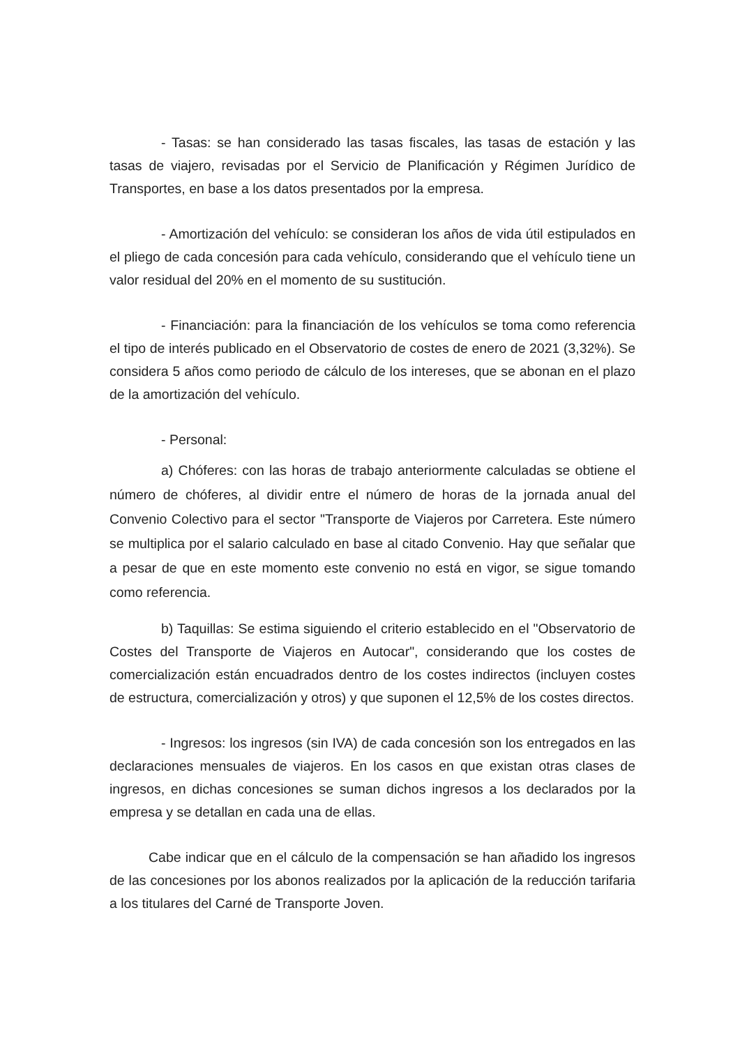- Tasas: se han considerado las tasas fiscales, las tasas de estación y las tasas de viajero, revisadas por el Servicio de Planificación y Régimen Jurídico de Transportes, en base a los datos presentados por la empresa.
- Amortización del vehículo: se consideran los años de vida útil estipulados en el pliego de cada concesión para cada vehículo, considerando que el vehículo tiene un valor residual del 20% en el momento de su sustitución.
- Financiación: para la financiación de los vehículos se toma como referencia el tipo de interés publicado en el Observatorio de costes de enero de 2021 (3,32%). Se considera 5 años como periodo de cálculo de los intereses, que se abonan en el plazo de la amortización del vehículo.
- Personal:
a) Chóferes: con las horas de trabajo anteriormente calculadas se obtiene el número de chóferes, al dividir entre el número de horas de la jornada anual del Convenio Colectivo para el sector "Transporte de Viajeros por Carretera. Este número se multiplica por el salario calculado en base al citado Convenio. Hay que señalar que a pesar de que en este momento este convenio no está en vigor, se sigue tomando como referencia.
b) Taquillas: Se estima siguiendo el criterio establecido en el "Observatorio de Costes del Transporte de Viajeros en Autocar", considerando que los costes de comercialización están encuadrados dentro de los costes indirectos (incluyen costes de estructura, comercialización y otros) y que suponen el 12,5% de los costes directos.
- Ingresos: los ingresos (sin IVA) de cada concesión son los entregados en las declaraciones mensuales de viajeros. En los casos en que existan otras clases de ingresos, en dichas concesiones se suman dichos ingresos a los declarados por la empresa y se detallan en cada una de ellas.
Cabe indicar que en el cálculo de la compensación se han añadido los ingresos de las concesiones por los abonos realizados por la aplicación de la reducción tarifaria a los titulares del Carné de Transporte Joven.